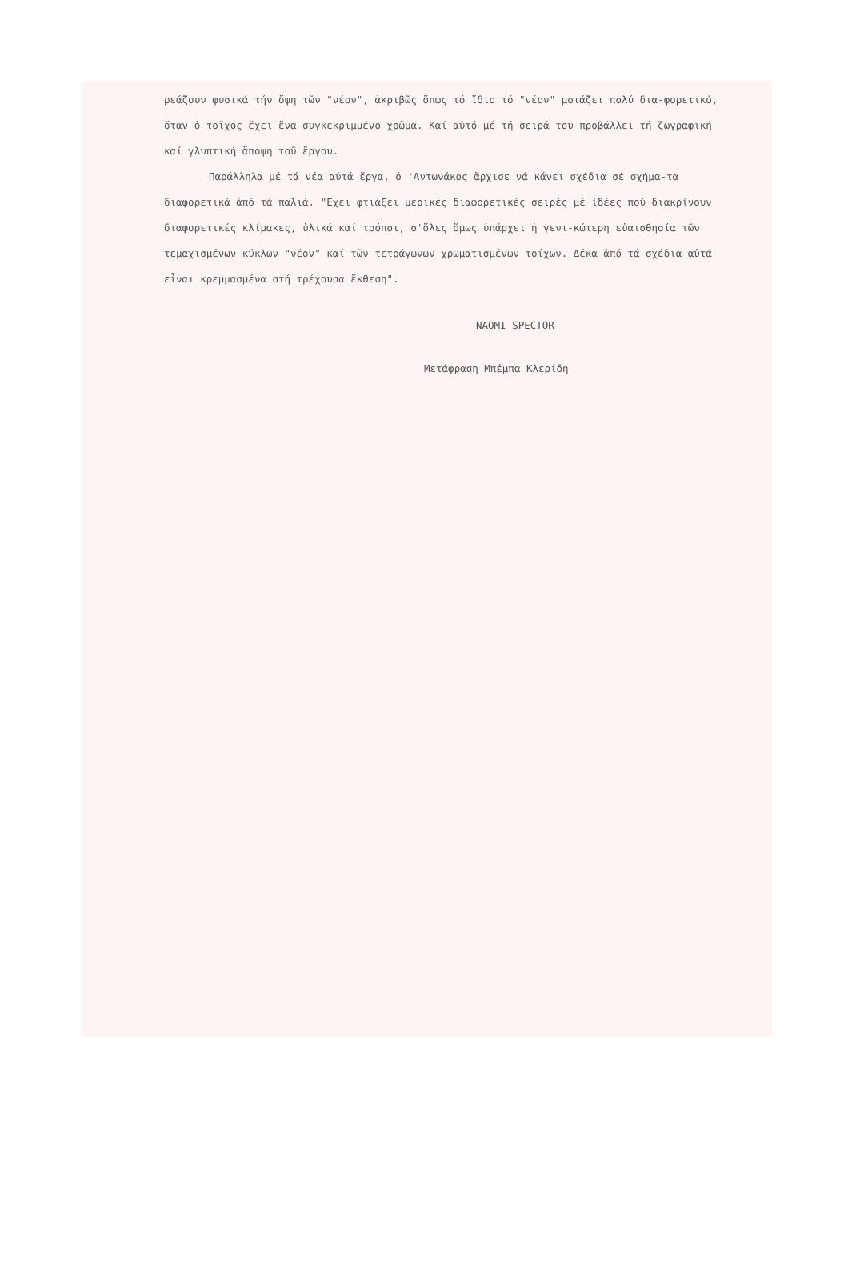ρεάζουν φυσικά τήν ὄψη τῶν "νέον", ἀκριβῶς ὅπως τό ἴδιο τό "νέον" μοιάζει πολύ δια-φορετικό, ὅταν ὁ τοῖχος ἔχει ἕνα συγκεκριμμένο χρῶμα. Καί αὐτό μέ τή σειρά του προβάλλει τή ζωγραφική καί γλυπτική ἄποψη τοῦ ἔργου.
Παράλληλα μέ τά νέα αὐτά ἔργα, ὁ 'Αντωνάκος ἄρχισε νά κάνει σχέδια σέ σχήμα-τα διαφορετικά ἀπό τά παλιά. "Εχει φτιάξει μερικές διαφορετικές σειρές μέ ἰδέες πού διακρίνουν διαφορετικές κλίμακες, ὑλικά καί τρόποι, σ'ὅλες ὅμως ὑπάρχει ἡ γενι-κώτερη εὐαισθησία τῶν τεμαχισμένων κύκλων "νέον" καί τῶν τετράγωνων χρωματισμένων τοίχων. Δέκα ἀπό τά σχέδια αὐτά εἶναι κρεμμασμένα στή τρέχουσα ἔκθεση".
NAOMI SPECTOR
Μετάφραση Μπέμπα Κλερίδη